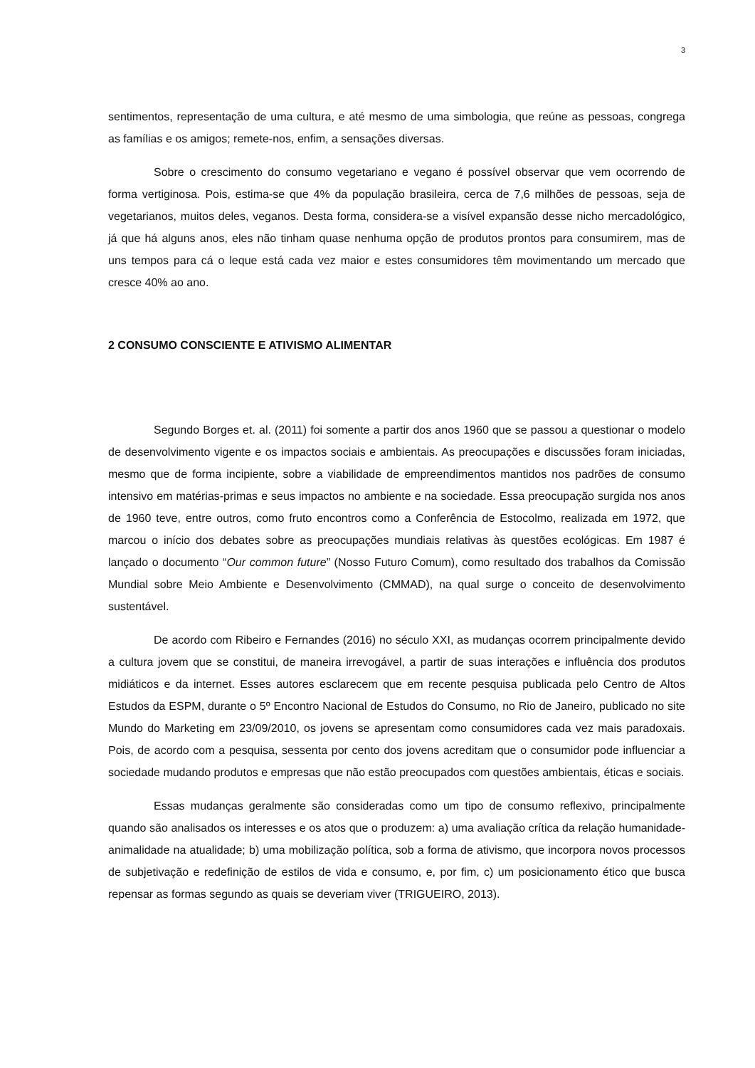3
sentimentos, representação de uma cultura, e até mesmo de uma simbologia, que reúne as pessoas, congrega as famílias e os amigos; remete-nos, enfim, a sensações diversas.
Sobre o crescimento do consumo vegetariano e vegano é possível observar que vem ocorrendo de forma vertiginosa. Pois, estima-se que 4% da população brasileira, cerca de 7,6 milhões de pessoas, seja de vegetarianos, muitos deles, veganos. Desta forma, considera-se a visível expansão desse nicho mercadológico, já que há alguns anos, eles não tinham quase nenhuma opção de produtos prontos para consumirem, mas de uns tempos para cá o leque está cada vez maior e estes consumidores têm movimentando um mercado que cresce 40% ao ano.
2 CONSUMO CONSCIENTE E ATIVISMO ALIMENTAR
Segundo Borges et. al. (2011) foi somente a partir dos anos 1960 que se passou a questionar o modelo de desenvolvimento vigente e os impactos sociais e ambientais. As preocupações e discussões foram iniciadas, mesmo que de forma incipiente, sobre a viabilidade de empreendimentos mantidos nos padrões de consumo intensivo em matérias-primas e seus impactos no ambiente e na sociedade. Essa preocupação surgida nos anos de 1960 teve, entre outros, como fruto encontros como a Conferência de Estocolmo, realizada em 1972, que marcou o início dos debates sobre as preocupações mundiais relativas às questões ecológicas. Em 1987 é lançado o documento “Our common future” (Nosso Futuro Comum), como resultado dos trabalhos da Comissão Mundial sobre Meio Ambiente e Desenvolvimento (CMMAD), na qual surge o conceito de desenvolvimento sustentável.
De acordo com Ribeiro e Fernandes (2016) no século XXI, as mudanças ocorrem principalmente devido a cultura jovem que se constitui, de maneira irrevogável, a partir de suas interações e influência dos produtos midiáticos e da internet. Esses autores esclarecem que em recente pesquisa publicada pelo Centro de Altos Estudos da ESPM, durante o 5º Encontro Nacional de Estudos do Consumo, no Rio de Janeiro, publicado no site Mundo do Marketing em 23/09/2010, os jovens se apresentam como consumidores cada vez mais paradoxais. Pois, de acordo com a pesquisa, sessenta por cento dos jovens acreditam que o consumidor pode influenciar a sociedade mudando produtos e empresas que não estão preocupados com questões ambientais, éticas e sociais.
Essas mudanças geralmente são consideradas como um tipo de consumo reflexivo, principalmente quando são analisados os interesses e os atos que o produzem: a) uma avaliação crítica da relação humanidade-animalidade na atualidade; b) uma mobilização política, sob a forma de ativismo, que incorpora novos processos de subjetivação e redefinição de estilos de vida e consumo, e, por fim, c) um posicionamento ético que busca repensar as formas segundo as quais se deveriam viver (TRIGUEIRO, 2013).